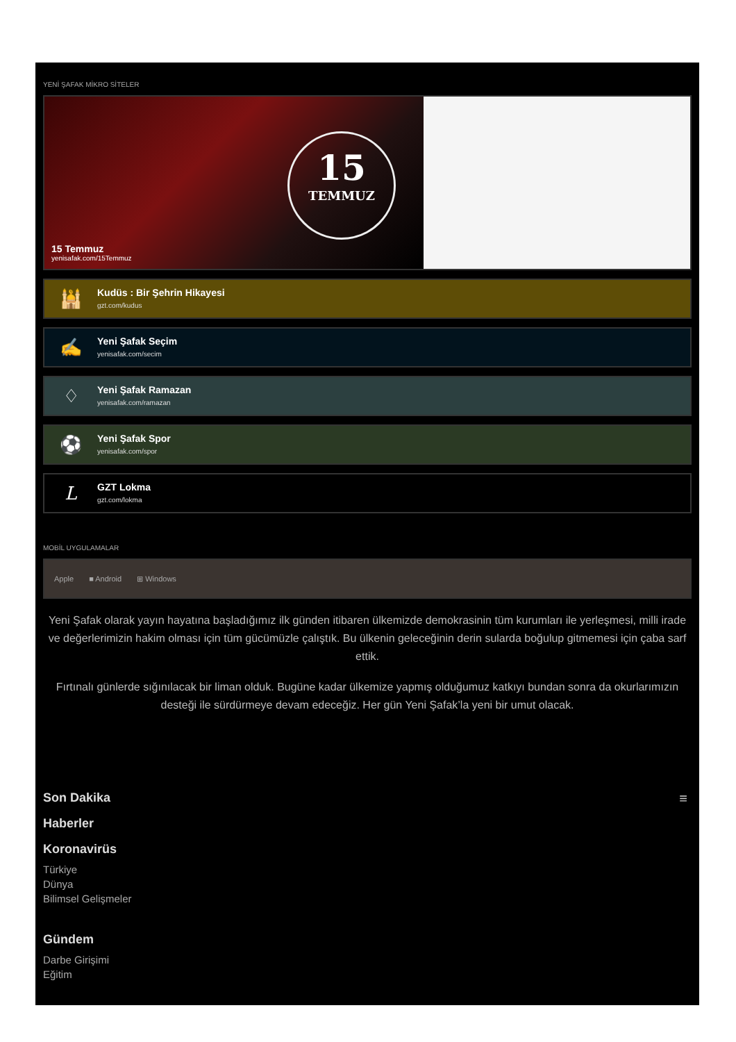YENİ ŞAFAK MİKRO SİTELER
15
TEMMUZ
15 Temmuz
yenisafak.com/15Temmuz
🕌
Kudüs : Bir Şehrin Hikayesi
gzt.com/kudus
✍
Yeni Şafak Seçim
yenisafak.com/secim
♢
Yeni Şafak Ramazan
yenisafak.com/ramazan
⚽
Yeni Şafak Spor
yenisafak.com/spor
L
GZT Lokma
gzt.com/lokma
MOBİL UYGULAMALAR
Apple ■ Android ⊞ Windows
Yeni Şafak olarak yayın hayatına başladığımız ilk günden itibaren ülkemizde demokrasinin tüm kurumları ile yerleşmesi, milli irade ve değerlerimizin hakim olması için tüm gücümüzle çalıştık. Bu ülkenin geleceğinin derin sularda boğulup gitmemesi için çaba sarf ettik.
Fırtınalı günlerde sığınılacak bir liman olduk. Bugüne kadar ülkemize yapmış olduğumuz katkıyı bundan sonra da okurlarımızın desteği ile sürdürmeye devam edeceğiz. Her gün Yeni Şafak’la yeni bir umut olacak.
≡
Son Dakika
Haberler
Koronavirüs
Türkiye
Dünya
Bilimsel Gelişmeler
Gündem
Darbe Girişimi
Eğitim